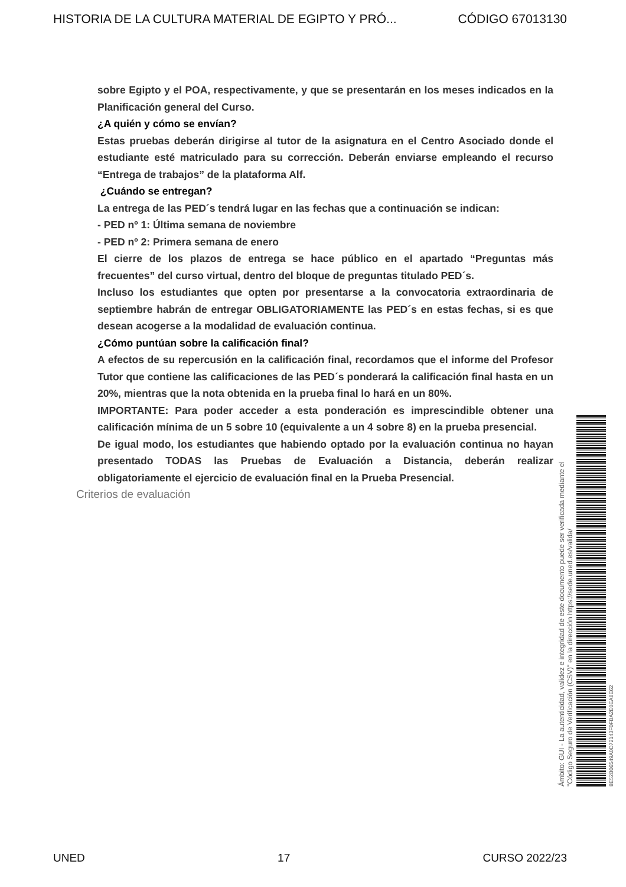HISTORIA DE LA CULTURA MATERIAL DE EGIPTO Y PRÓ... CÓDIGO 67013130
sobre Egipto y el POA, respectivamente, y que se presentarán en los meses indicados en la Planificación general del Curso.
¿A quién y cómo se envían?
Estas pruebas deberán dirigirse al tutor de la asignatura en el Centro Asociado donde el estudiante esté matriculado para su corrección. Deberán enviarse empleando el recurso “Entrega de trabajos” de la plataforma Alf.
¿Cuándo se entregan?
La entrega de las PED´s tendrá lugar en las fechas que a continuación se indican:
- PED nº 1: Última semana de noviembre
- PED nº 2: Primera semana de enero
El cierre de los plazos de entrega se hace público en el apartado “Preguntas más frecuentes” del curso virtual, dentro del bloque de preguntas titulado PED´s.
Incluso los estudiantes que opten por presentarse a la convocatoria extraordinaria de septiembre habrán de entregar OBLIGATORIAMENTE las PED´s en estas fechas, si es que desean acogerse a la modalidad de evaluación continua.
¿Cómo puntúan sobre la calificación final?
A efectos de su repercusión en la calificación final, recordamos que el informe del Profesor Tutor que contiene las calificaciones de las PED´s ponderará la calificación final hasta en un 20%, mientras que la nota obtenida en la prueba final lo hará en un 80%.
IMPORTANTE: Para poder acceder a esta ponderación es imprescindible obtener una calificación mínima de un 5 sobre 10 (equivalente a un 4 sobre 8) en la prueba presencial.
De igual modo, los estudiantes que habiendo optado por la evaluación continua no hayan presentado TODAS las Pruebas de Evaluación a Distancia, deberán realizar obligatoriamente el ejercicio de evaluación final en la Prueba Presencial.
Criterios de evaluación
8E52B06549A0D72143F0FBA2E0EA8E62
"Código Seguro de Verificación (CSV)" en la dirección https://sede.uned.es/valida/
Ámbito: GUI - La autenticidad, validez e integridad de este documento puede ser verificada mediante el
UNED 17 CURSO 2022/23